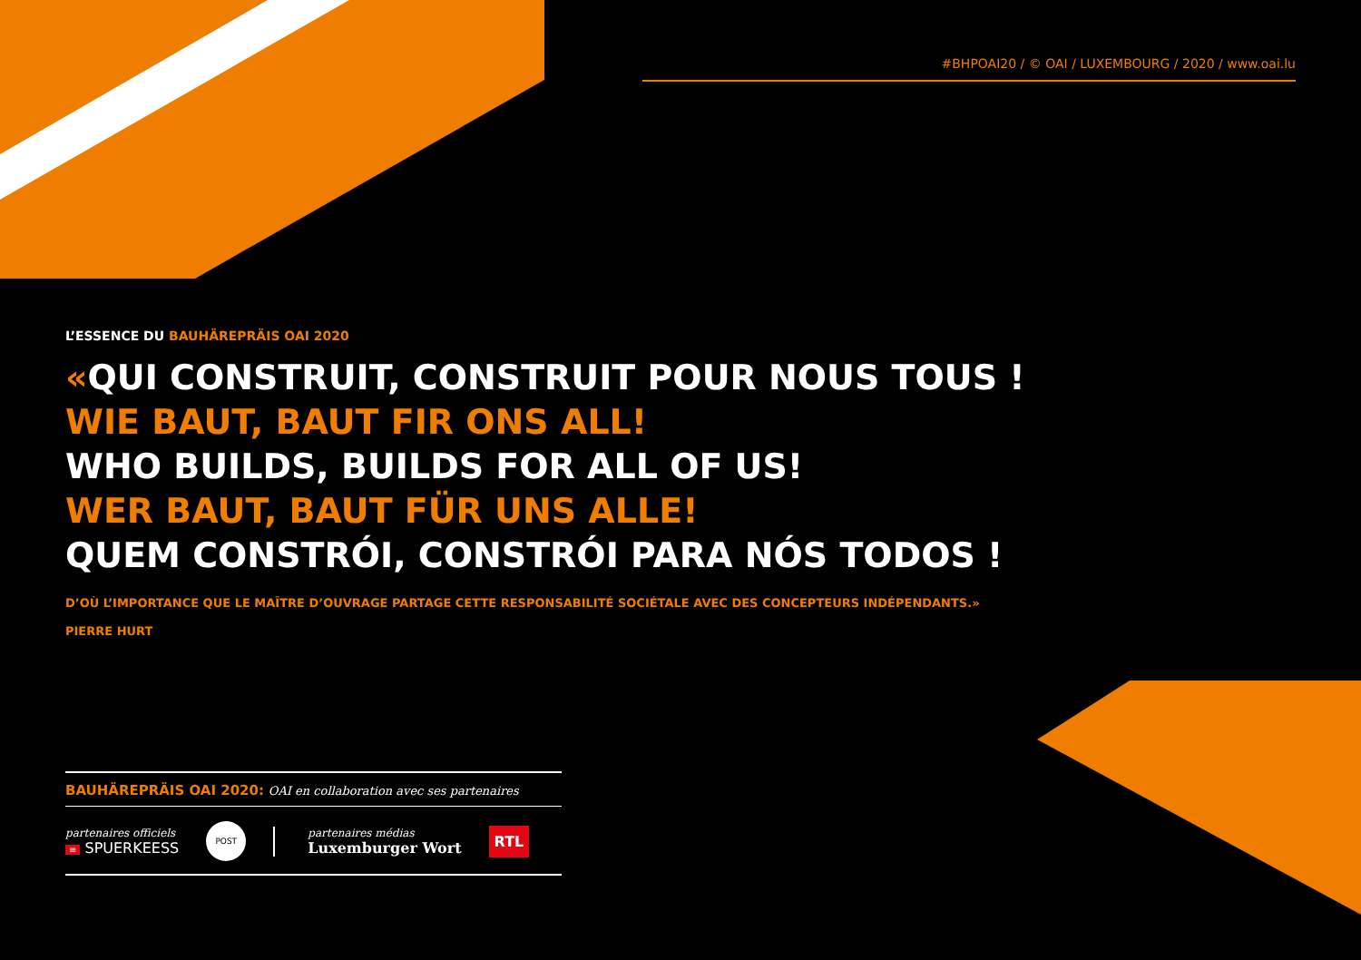#BHPOAI20 / © OAI / LUXEMBOURG / 2020 / www.oai.lu
L’ESSENCE DU BAUHÄREPRÄIS OAI 2020
«QUI CONSTRUIT, CONSTRUIT POUR NOUS TOUS !
WIE BAUT, BAUT FIR ONS ALL!
WHO BUILDS, BUILDS FOR ALL OF US!
WER BAUT, BAUT FÜR UNS ALLE!
QUEM CONSTRÓI, CONSTRÓI PARA NÓS TODOS !
D’OÙ L’IMPORTANCE QUE LE MAÎTRE D’OUVRAGE PARTAGE CETTE RESPONSABILITÉ SOCIÉTALE AVEC DES CONCEPTEURS INDÉPENDANTS.»
PIERRE HURT
BAUHÄREPRÄIS OAI 2020: OAI en collaboration avec ses partenaires
partenaires officiels
≡ SPUERKEESS
POST
partenaires médias
Luxemburger Wort
RTL